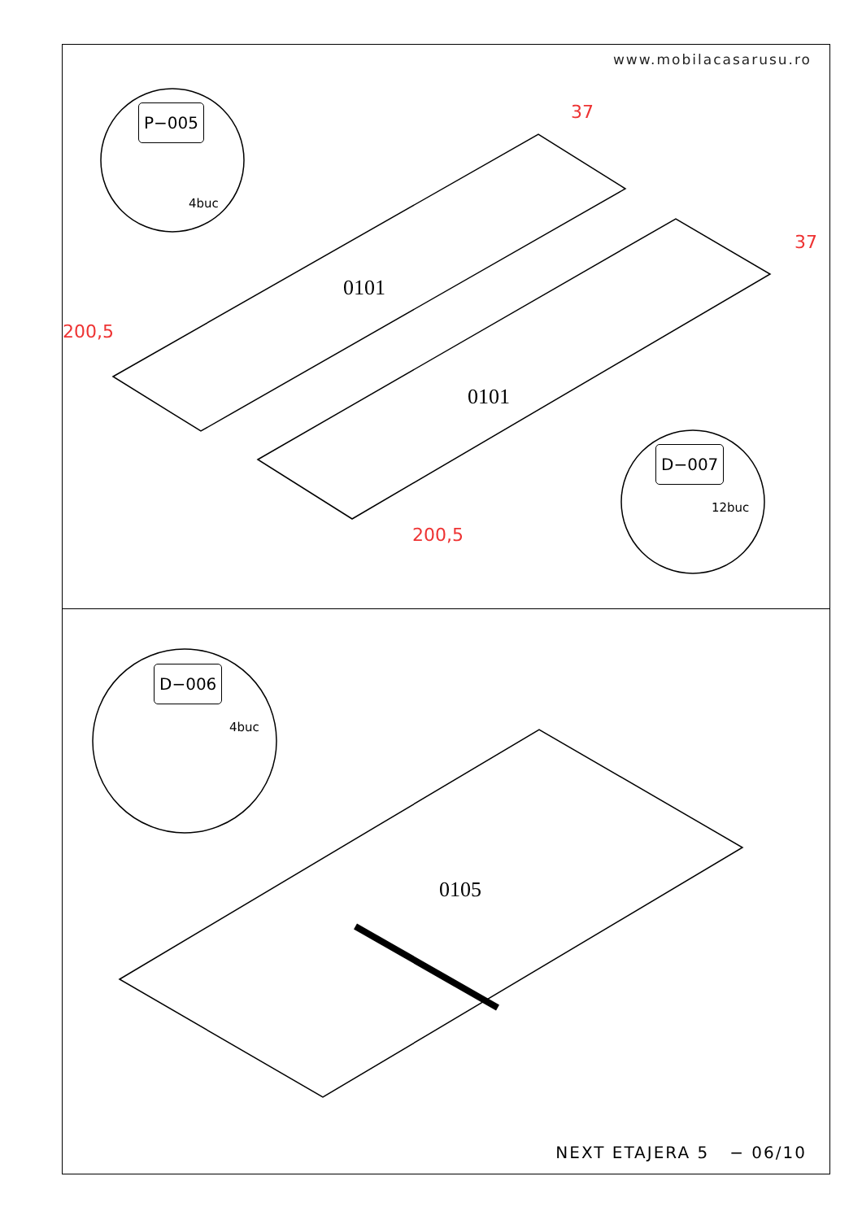www.mobilacasarusu.ro
P−005
4buc
0101
0101
200,5
200,5
37
37
D−007
12buc
D−006
4buc
0105
NEXT ETAJERA 5 − 06/10